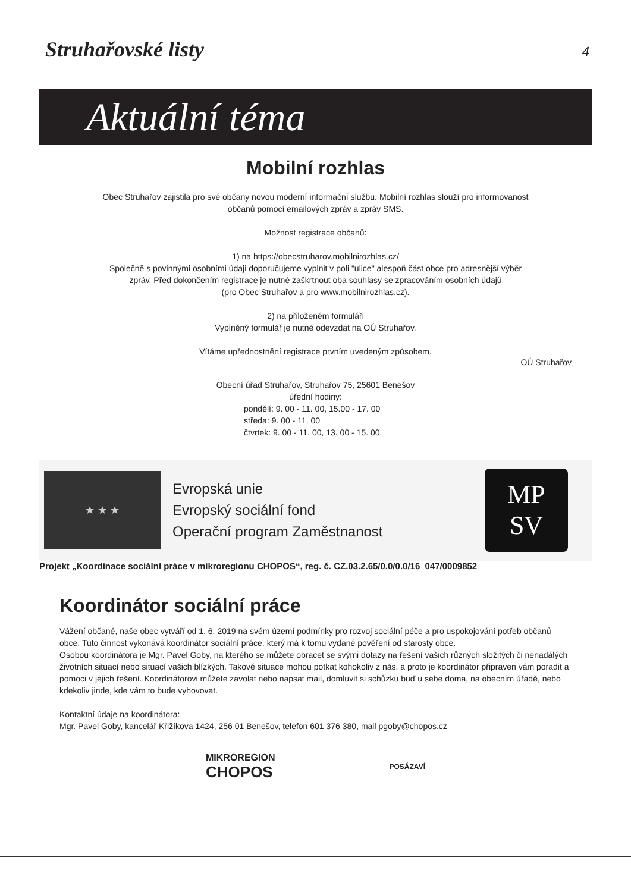Struhařovské listy
4
Aktuální téma
Mobilní rozhlas
Obec Struhařov zajistila pro své občany novou moderní informační službu. Mobilní rozhlas slouží pro informovanost
občanů pomocí emailových zpráv a zpráv SMS.
Možnost registrace občanů:
1) na https://obecstruharov.mobilnirozhlas.cz/
Společně s povinnými osobními údaji doporučujeme vyplnit v poli "ulice" alespoň část obce pro adresnější výběr
zpráv. Před dokončením registrace je nutné zaškrtnout oba souhlasy se zpracováním osobních údajů
(pro Obec Struhařov a pro www.mobilnirozhlas.cz).
2) na přiloženém formuláři
Vyplněný formulář je nutné odevzdat na OÚ Struhařov.
Vítáme upřednostnění registrace prvním uvedeným způsobem.
OÚ Struhařov
Obecní úřad Struhařov, Struhařov 75, 25601 Benešov
úřední hodiny:
pondělí: 9. 00 - 11. 00, 15.00 - 17. 00
středa: 9. 00 - 11. 00
čtvrtek: 9. 00 - 11. 00, 13. 00 - 15. 00
★ ★ ★
Evropská unie
Evropský sociální fond
Operační program Zaměstnanost
MP
SV
Projekt „Koordinace sociální práce v mikroregionu CHOPOS“, reg. č. CZ.03.2.65/0.0/0.0/16_047/0009852
Koordinátor sociální práce
Vážení občané, naše obec vytváří od 1. 6. 2019 na svém území podmínky pro rozvoj sociální péče a pro uspokojování potřeb občanů obce. Tuto činnost vykonává koordinátor sociální práce, který má k tomu vydané pověření od starosty obce.
Osobou koordinátora je Mgr. Pavel Goby, na kterého se můžete obracet se svými dotazy na řešení vašich různých složitých či nenadálých životních situací nebo situací vašich blízkých. Takové situace mohou potkat kohokoliv z nás, a proto je koordinátor připraven vám poradit a pomoci v jejich řešení. Koordinátorovi můžete zavolat nebo napsat mail, domluvit si schůzku buď u sebe doma, na obecním úřadě, nebo kdekoliv jinde, kde vám to bude vyhovovat.
Kontaktní údaje na koordinátora:
Mgr. Pavel Goby, kancelář Křižíkova 1424, 256 01 Benešov, telefon 601 376 380, mail pgoby@chopos.cz
MIKROREGION
CHOPOS
POSÁZAVÍ